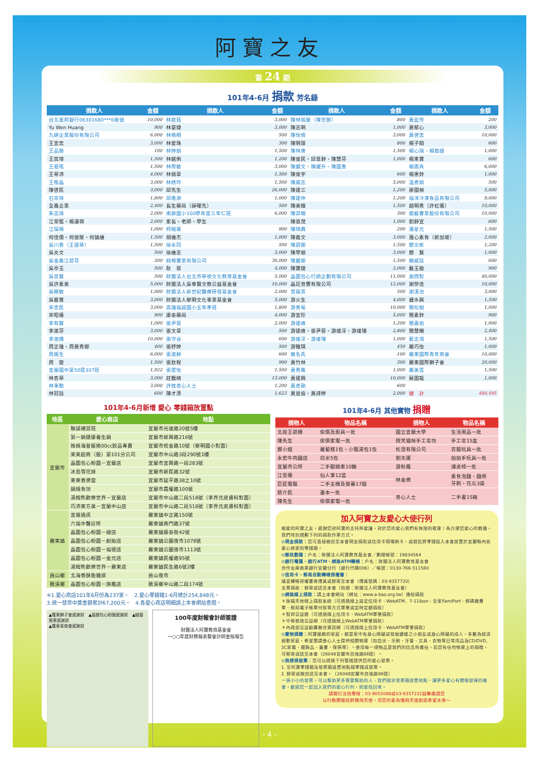阿寶之友
第 24 期
101年4-6月 捐款 芳名錄
| 捐款人 | 金額 | 捐款人 | 金額 | 捐款人 | 金額 | 捐款人 | 金額 |
| --- | --- | --- | --- | --- | --- | --- | --- |
| 台北富邦銀行06301680***6帳號 | 10,000 | 林庭鈺 | 3,000 | 陳林錫蘭（陳世勝） | 800 | 黃盈芳 | 200 |
| Yu Wen Huang | 900 | 林晏婕 | 3,000 | 陳志明 | 1,000 | 黃郁心 | 3,000 |
| 九耕企業股份有限公司 | 6,000 | 林梧桐 | 500 | 陳怡倩 | 3,000 | 黃啓忠 | 10,000 |
| 王宜忠 | 3,000 | 林愛珠 | 300 | 陳明璟 | 800 | 楊子翔 | 600 |
| 王品勝 | 100 | 林婷娟 | 1,500 | 陳林庚 | 1,500 | 楊心瑀、楊茹捷 | 1,000 |
| 王奕增 | 1,500 | 林銘俐 | 1,200 | 陳俊民、邱意靜、陳慧芬 | 1,000 | 楊東寶 | 600 |
| 王祖瑤 | 1,500 | 林際敏 | 3,000 | 陳鏡文、陳躍升、陳國惠 | | 楊雨真 | 6,000 |
| 王華沛 | 4,000 | 林錫章 | 1,500 | 陳俊宇 | 600 | 楊惠鈴 | 1,000 |
| 王楷晶 | 3,000 | 林綉玲 | 1,500 | 陳威志 | 5,000 | 溫秀娟 | 500 |
| 陳啓民 | 3,000 | 邱先生 | 26,000 | 陳建三 | 1,200 | 廖國楨 | 5,000 |
| 石宗祥 | 1,800 | 邱喬淋 | 1,000 | 陳建仲 | 1,200 | 福洋冷凍食品有限公司 | 9,000 |
| 全鑫企業 | 2,400 | 長生藥局（薛曜先） | 500 | 陳美娥 | 1,500 | 趙明秀（許虹儀） | 10,000 |
| 朱志瑋 | 2,000 | 南屏國小100學年度三年仁班 | 6,000 | 陳羿嫻 | 300 | 蜡藝實業股份有限公司 | 10,000 |
| 江翠甄、楊濬祺 | 2,000 | 家長、老師、學生 | | 陳恩茂 | 1,000 | 劉靜宜 | 600 |
| 江琛晴 | 1,000 | 柯曉菁 | 900 | 陳琦典 | 200 | 潘星元 | 1,500 |
| 何佳儒、何俊陵、何鎮維 | 1,500 | 胡維杰 | 1,000 | 陳義文 | 3,000 | 蓮心素食（新加坡） | 2,000 |
| 吳川香（王建華） | 1,500 | 徐永同 | 500 | 陳碧卿 | 1,500 | 鄭文彬 | 1,200 |
| 吳炎文 | 500 | 徐維志 | 3,000 | 陳學順 | 3,000 | 鄭 賢 | 1,000 |
| 吳金鳳江碧芬 | 300 | 純棉實業有限公司 | 30,000 | 陳麗卿 | 1,500 | 賴威廷 | 600 |
| 吳亭玉 | 500 | 耿 蓉 | 4,000 | 陳寶婕 | 2,000 | 戴玉徽 | 900 |
| 吳思賢 | 500 | 財團法人台北市華視文化教育基金會 | 5,000 | 晶圓包心行銷企劃有限公司 | 11,000 | 謝周對 | 40,000 |
| 吳許素美 | 5,000 | 財團法人吳尊賢文教公益基金會 | 10,000 | 晶玨音響有限公司 | 12,000 | 謝榮佳 | 10,000 |
| 吳精敏 | 1,000 | 財團法人新世紀醫療研發基金會 | 2,000 | 曾薇雰 | 500 | 謝漢池 | 3,000 |
| 吳霽鵟 | 3,000 | 財團法人黎明文化事業基金會 | 5,000 | 游火生 | 4,000 | 鍾水興 | 1,500 |
| 宋忠民 | 3,000 | 高雄福誠國小五年孝班 | 1,800 | 游秀菊 | 10,000 | 簡松樹 | 1,000 |
| 宋昭儀 | 900 | 康泰藥局 | 4,000 | 游宜珍 | 5,000 | 簡素鈴 | 900 |
| 李有賢 | 1,000 | 張尹蓉 | 2,000 | 游建峰 | 1,200 | 簡嘉佑 | 1,000 |
| 李淑芬 | 3,000 | 張文章 | 500 | 游建峰、張尹蓉、游竣淳、游竣瑞 | 2,800 | 簡慧姍 | 2,400 |
| 李淑嬌 | 10,000 | 張守谷 | 600 | 游竣淳、游竣瑞 | 1,000 | 藍志鴻 | 1,500 |
| 周正雄、周黃秀卿 | 400 | 張妤婷 | 500 | 游雅琪 | 450 | 羅巧怡 | 1,000 |
| 周振生 | 6,000 | 張淑靜 | 600 | 無名氏 | 100 | 羅東國際青年商會 | 10,000 |
| 周 旋 | 1,500 | 張欽程 | 900 | 黃竹林 | 300 | 羅東國際獅子會 | 20,000 |
| 宜蘭國中第50屆307班 | 1,922 | 張雯怡 | 1,500 | 黃秀鳳 | 1,000 | 嚴美雲 | 1,500 |
| 林杏華 | 3,000 | 莊馥綺 | 13,000 | 黃建興 | 10,000 | 蘇國龍 | 1,000 |
| 林秉勳 | 3,000 | 許姓善心人士 | 1,200 | 黃彥勛 | 600 | | |
| 林冠廷 | 600 | 陳才添 | 1,623 | 黃昱倫、黃詩婷 | 2,000 | 總 計 | 480,495 |
101年4-6月新增 愛心 零錢箱放置點
| 地區 | 愛心商店 | 地點 |
| --- | --- | --- |
| 宜蘭市 | 聯誠補習班 | 宜蘭市光復路20號5樓 |
| | 第一鍋健康養生鍋 | 宜蘭市新興路216號 |
| | 姊妹海苔飯捲00cc飲品專賣 | 宜蘭市校舍路10號（黎明國小對面） |
| | 來來超商（股）第101分公司 | 宜蘭市中山路3段290號1樓 |
| | 晶圓包心粉圓－宜蘭店 | 宜蘭市宜興路一段283號 |
| | 冰島雪花妹 | 宜蘭市新民路32號 |
| | 東東香便當 | 宜蘭市延平路38之10號 |
| | 鍋燒食坊 | 宜蘭市農權路100號 |
| | 湯姆熊歡樂世界－宜蘭店 | 宜蘭市中山路二段518號（李界元皮膚科對面） |
| | 巧沛東方美－宜蘭中山店 | 宜蘭市中山路二段518號（李界元皮膚科對面） |
| 羅東鎮 | 宜展通訊 | 羅東鎮中正路150號 |
| | 六福中醫診所 | 羅東鎮南門路37號 |
| | 晶圓包心粉圓－總店 | 羅東鎮振泰街42號 |
| | 晶圓包心粉圓－創始店 | 羅東鎮公園夜市1078號 |
| | 晶圓包心粉圓－福德店 | 羅東鎮公園夜市1113號 |
| | 晶圓包心粉圓－金元店 | 羅東鎮民權路95號 |
| | 湯姆熊歡樂世界－羅東店 | 羅東鎮民生路6號2樓 |
| 員山鄉 | 北海香酥脆雞排 | 員山夜市 |
| 礁溪鄉 | 晶圓包心粉圓－旗艦店 | 礁溪鄉中山路二段174號 |
※1.愛心商店101年6月份為237家。　2.愛心零錢箱1-6月總計254,848元。
3.統一發票中獎金額累計67,200元。　4.各愛心商店明細請上本會網站查閱。
▲羅東獅子會感謝狀　▲晶圓包心粉圓感謝狀　▲蜡藝實業感謝狀
▲羅東青商會感謝狀
100年度財報會計師簽證
財團法人阿寶教育基金會
一○○年度財務報表暨會計師查核報告
101年4-6月 其他實物 捐贈
| 捐物人 | 物品名稱 | 捐物人 | 物品名稱 |
| --- | --- | --- | --- |
| 北投王碧穗 | 傢俱及廚具一批 | 國立宜蘭大學 | 生活用品一批 |
| 陳先生 | 傢俱家電一批 | 微笑貓咪手工皂坊 | 手工皂15盒 |
| 鄭小姐 | 蘿蔔糕1包、小籠湯包1包 | 松澄有限公司 | 衣服玩具一批 |
| 永宏牛肉麵店 | 白米5包 | 劉天運 | 拍拍手玩具一批 |
| 宜蘭市公所 | 二手腳踏車10輛 | 游秋霞 | 課桌椅一批 |
| 江思儀 | 仙人掌12盆 | 林金標 | 素食泡麵、麵條 牙刷、花瓜3袋 |
| 巨匠電腦 | 二手主機及螢幕17組 | | |
| 蔡介民 | 書本一批 | 善心人士 | 二手書15箱 |
| 陳先生 | 傢俱家電一批 | | |
加入阿寶之友愛心大使行列
親愛的阿寶之友，感謝您對阿寶的支持與愛護，對於您的愛心我們有無限的敬意！為方便您愛心的散播，我們特別規劃下列的捐款作業方式。
◎現金捐款：您可直接親自至本會現金捐款或信用卡現場刷卡，或就近將零錢投入本會放置於宜蘭縣內各愛心商家的零錢箱。
◎郵政劃撥：戶名：財團法人阿寶教育基金會／劃撥帳號：19834564
◎銀行電匯、銀行ATM、網路ATM轉帳：戶名：財團法人阿寶教育基金會
合作金庫商業銀行宜蘭分行（銀行代碼006）／帳號：0130-766-511580
◎信用卡、郵局自動轉帳授權書：
填妥轉帳授權書後傳真或郵寄至本會（傳真號碼：03-9357720）
支票捐助：郵寄或送至本會（抬頭：財團法人阿寶教育基金會）
◎網路線上捐款：請上本會網站（網址：www.a-bao.org.tw）連結捐款
＊施福天地線上捐款系統（可透過線上設定信用卡、WebATM、7-11ibon、全家FamiPort、條碼繳費單、郵局電子帳單付款等方式單筆或定時定額捐款）
＊智邦公益館（可透過線上信用卡、WebATM單筆捐款）
＊中華郵政公益網（可透過線上WebATM單筆捐款）
＊內政部公益勸募聯合資訊網（可透過線上信用卡、WebATM單筆捐款）
◎實物捐贈：阿寶服務的家庭，都是家中有身心障礙或發展遲緩之小朋友或身心障礙的成人，多數為經濟弱勢家庭，希望懇請善心人士提供相關物資（如白米、牙刷、牙膏、文具、衣物等日常用品及CD/DVD、3C家電、擺飾品、童書、傢俱等）。善用每一項物品是我們的信念與責任，若您有任何物資上的捐贈，可郵寄或送至本會（26048宜蘭市自強路86號）。
◎我想捐發票：您可以透過下列管道提供您的愛心發票。
1. 至阿寶零錢箱及發票箱設置地點捐零錢或發票。
2. 郵寄或親自送至本會。（26048宜蘭市自強路86號）
一張小小的發票，可以幫助更多需要幫助的人，我們徵求發票箱放置地點，讓更多愛心有關懷發揮的機會，歡迎您一起加入我們的愛心行列，把愛找回來。
請撥打洽詢專線：03-9055086或03-9357231誠摯邀請您
以行動關懷這群慢飛天使，用您的愛為慢飛天使創造希望未來～
- 4 -